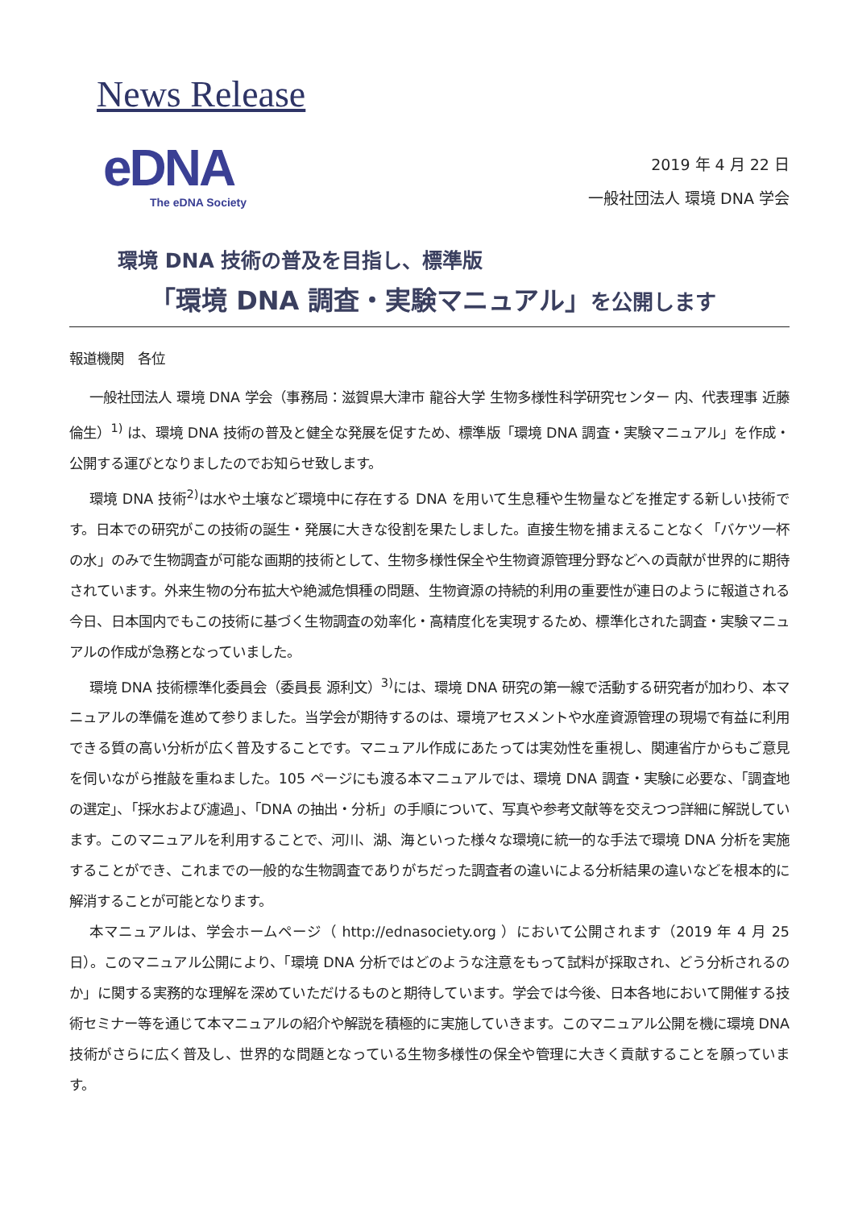News Release
eDNA
The eDNA Society
2019 年 4 月 22 日
一般社団法人 環境 DNA 学会
環境 DNA 技術の普及を目指し、標準版
「環境 DNA 調査・実験マニュアル」を公開します
報道機関　各位
一般社団法人 環境 DNA 学会（事務局：滋賀県大津市 龍谷大学 生物多様性科学研究センター 内、代表理事 近藤倫生）<sup>1)</sup> は、環境 DNA 技術の普及と健全な発展を促すため、標準版「環境 DNA 調査・実験マニュアル」を作成・公開する運びとなりましたのでお知らせ致します。
環境 DNA 技術<sup>2)</sup>は水や土壌など環境中に存在する DNA を用いて生息種や生物量などを推定する新しい技術です。日本での研究がこの技術の誕生・発展に大きな役割を果たしました。直接生物を捕まえることなく「バケツ一杯の水」のみで生物調査が可能な画期的技術として、生物多様性保全や生物資源管理分野などへの貢献が世界的に期待されています。外来生物の分布拡大や絶滅危惧種の問題、生物資源の持続的利用の重要性が連日のように報道される今日、日本国内でもこの技術に基づく生物調査の効率化・高精度化を実現するため、標準化された調査・実験マニュアルの作成が急務となっていました。
環境 DNA 技術標準化委員会（委員長 源利文）<sup>3)</sup>には、環境 DNA 研究の第一線で活動する研究者が加わり、本マニュアルの準備を進めて参りました。当学会が期待するのは、環境アセスメントや水産資源管理の現場で有益に利用できる質の高い分析が広く普及することです。マニュアル作成にあたっては実効性を重視し、関連省庁からもご意見を伺いながら推敲を重ねました。105 ページにも渡る本マニュアルでは、環境 DNA 調査・実験に必要な、「調査地の選定」、「採水および濾過」、「DNA の抽出・分析」の手順について、写真や参考文献等を交えつつ詳細に解説しています。このマニュアルを利用することで、河川、湖、海といった様々な環境に統一的な手法で環境 DNA 分析を実施することができ、これまでの一般的な生物調査でありがちだった調査者の違いによる分析結果の違いなどを根本的に解消することが可能となります。
本マニュアルは、学会ホームページ（ http://ednasociety.org ）において公開されます（2019 年 4 月 25 日）。このマニュアル公開により、「環境 DNA 分析ではどのような注意をもって試料が採取され、どう分析されるのか」に関する実務的な理解を深めていただけるものと期待しています。学会では今後、日本各地において開催する技術セミナー等を通じて本マニュアルの紹介や解説を積極的に実施していきます。このマニュアル公開を機に環境 DNA 技術がさらに広く普及し、世界的な問題となっている生物多様性の保全や管理に大きく貢献することを願っています。